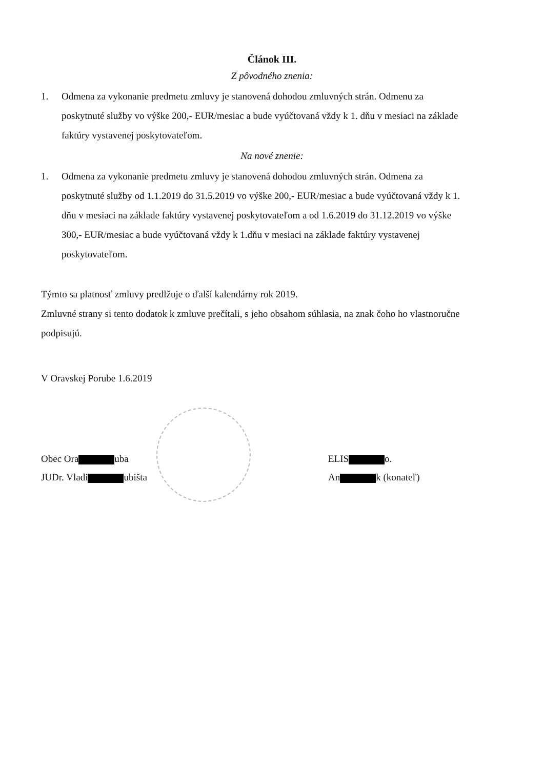Článok III.
Z pôvodného znenia:
1. Odmena za vykonanie predmetu zmluvy je stanovená dohodou zmluvných strán. Odmenu za poskytnuté služby vo výške 200,- EUR/mesiac a bude vyúčtovaná vždy k 1. dňu v mesiaci na základe faktúry vystavenej poskytovateľom.
Na nové znenie:
1. Odmena za vykonanie predmetu zmluvy je stanovená dohodou zmluvných strán. Odmena za poskytnuté služby od 1.1.2019 do 31.5.2019 vo výške 200,- EUR/mesiac a bude vyúčtovaná vždy k 1. dňu v mesiaci na základe faktúry vystavenej poskytovateľom a od 1.6.2019 do 31.12.2019 vo výške 300,- EUR/mesiac a bude vyúčtovaná vždy k 1.dňu v mesiaci na základe faktúry vystavenej poskytovateľom.
Týmto sa platnosť zmluvy predlžuje o ďalší kalendárny rok 2019.
Zmluvné strany si tento dodatok k zmluve prečítali, s jeho obsahom súhlasia, na znak čoho ho vlastnoručne podpisujú.
V Oravskej Porube 1.6.2019
Obec Ora uba
JUDr. Vladi ubišta
ELIS o.
An k (konateľ)